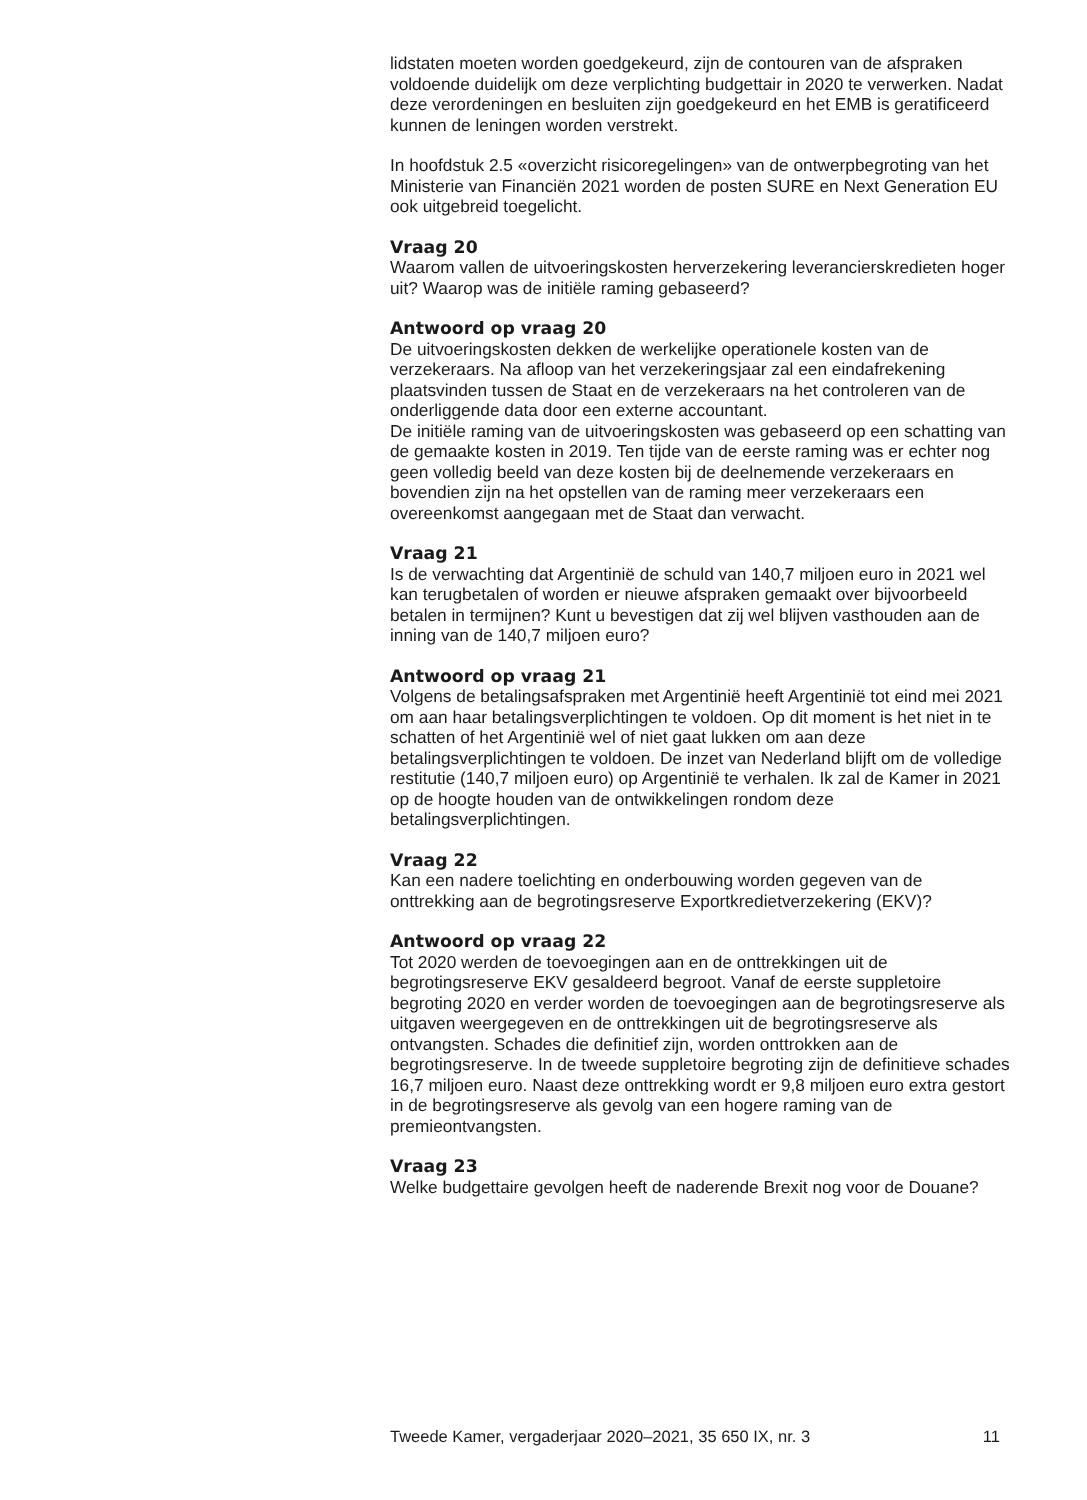lidstaten moeten worden goedgekeurd, zijn de contouren van de afspraken voldoende duidelijk om deze verplichting budgettair in 2020 te verwerken. Nadat deze verordeningen en besluiten zijn goedgekeurd en het EMB is geratificeerd kunnen de leningen worden verstrekt.
In hoofdstuk 2.5 «overzicht risicoregelingen» van de ontwerpbegroting van het Ministerie van Financiën 2021 worden de posten SURE en Next Generation EU ook uitgebreid toegelicht.
Vraag 20
Waarom vallen de uitvoeringskosten herverzekering leverancierskredieten hoger uit? Waarop was de initiële raming gebaseerd?
Antwoord op vraag 20
De uitvoeringskosten dekken de werkelijke operationele kosten van de verzekeraars. Na afloop van het verzekeringsjaar zal een eindafrekening plaatsvinden tussen de Staat en de verzekeraars na het controleren van de onderliggende data door een externe accountant.
De initiële raming van de uitvoeringskosten was gebaseerd op een schatting van de gemaakte kosten in 2019. Ten tijde van de eerste raming was er echter nog geen volledig beeld van deze kosten bij de deelnemende verzekeraars en bovendien zijn na het opstellen van de raming meer verzekeraars een overeenkomst aangegaan met de Staat dan verwacht.
Vraag 21
Is de verwachting dat Argentinië de schuld van 140,7 miljoen euro in 2021 wel kan terugbetalen of worden er nieuwe afspraken gemaakt over bijvoorbeeld betalen in termijnen? Kunt u bevestigen dat zij wel blijven vasthouden aan de inning van de 140,7 miljoen euro?
Antwoord op vraag 21
Volgens de betalingsafspraken met Argentinië heeft Argentinië tot eind mei 2021 om aan haar betalingsverplichtingen te voldoen. Op dit moment is het niet in te schatten of het Argentinië wel of niet gaat lukken om aan deze betalingsverplichtingen te voldoen. De inzet van Nederland blijft om de volledige restitutie (140,7 miljoen euro) op Argentinië te verhalen. Ik zal de Kamer in 2021 op de hoogte houden van de ontwikkelingen rondom deze betalingsverplichtingen.
Vraag 22
Kan een nadere toelichting en onderbouwing worden gegeven van de onttrekking aan de begrotingsreserve Exportkredietverzekering (EKV)?
Antwoord op vraag 22
Tot 2020 werden de toevoegingen aan en de onttrekkingen uit de begrotingsreserve EKV gesaldeerd begroot. Vanaf de eerste suppletoire begroting 2020 en verder worden de toevoegingen aan de begrotingsreserve als uitgaven weergegeven en de onttrekkingen uit de begrotingsreserve als ontvangsten. Schades die definitief zijn, worden onttrokken aan de begrotingsreserve. In de tweede suppletoire begroting zijn de definitieve schades 16,7 miljoen euro. Naast deze onttrekking wordt er 9,8 miljoen euro extra gestort in de begrotingsreserve als gevolg van een hogere raming van de premieontvangsten.
Vraag 23
Welke budgettaire gevolgen heeft de naderende Brexit nog voor de Douane?
Tweede Kamer, vergaderjaar 2020–2021, 35 650 IX, nr. 3 11